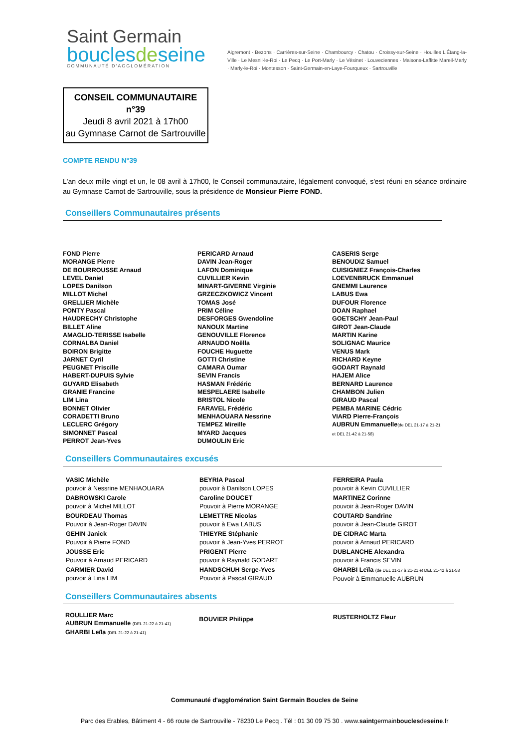Saint Germain
bouclesdeseine
COMMUNAUTÉ D'AGGLOMÉRATION
Aigremont · Bezons · Carrières-sur-Seine · Chambourcy · Chatou · Croissy-sur-Seine · Houilles L'Étang-la-Ville · Le Mesnil-le-Roi · Le Pecq · Le Port-Marly · Le Vésinet · Louveciennes · Maisons-Laffitte Mareil-Marly · Marly-le-Roi · Montesson · Saint-Germain-en-Laye-Fourqueux · Sartrouville
CONSEIL COMMUNAUTAIRE n°39
Jeudi 8 avril 2021 à 17h00
au Gymnase Carnot de Sartrouville
COMPTE RENDU N°39
L'an deux mille vingt et un, le 08 avril à 17h00, le Conseil communautaire, légalement convoqué, s'est réuni en séance ordinaire au Gymnase Carnot de Sartrouville, sous la présidence de Monsieur Pierre FOND.
Conseillers Communautaires présents
FOND Pierre
MORANGE Pierre
DE BOURROUSSE Arnaud
LEVEL Daniel
LOPES Danilson
MILLOT Michel
GRELLIER Michèle
PONTY Pascal
HAUDRECHY Christophe
BILLET Aline
AMAGLIO-TERISSE Isabelle
CORNALBA Daniel
BOIRON Brigitte
JARNET Cyril
PEUGNET Priscille
HABERT-DUPUIS Sylvie
GUYARD Elisabeth
GRANIE Francine
LIM Lina
BONNET Olivier
CORADETTI Bruno
LECLERC Grégory
SIMONNET Pascal
PERROT Jean-Yves
PERICARD Arnaud
DAVIN Jean-Roger
LAFON Dominique
CUVILLIER Kevin
MINART-GIVERNE Virginie
GRZECZKOWICZ Vincent
TOMAS José
PRIM Céline
DESFORGES Gwendoline
NANOUX Martine
GENOUVILLE Florence
ARNAUDO Noëlla
FOUCHE Huguette
GOTTI Christine
CAMARA Oumar
SEVIN Francis
HASMAN Frédéric
MESPELAERE Isabelle
BRISTOL Nicole
FARAVEL Frédéric
MENHAOUARA Nessrine
TEMPEZ Mireille
MYARD Jacques
DUMOULIN Eric
CASERIS Serge
BENOUDIZ Samuel
CUISIGNIEZ François-Charles
LOEVENBRUCK Emmanuel
GNEMMI Laurence
LABUS Ewa
DUFOUR Florence
DOAN Raphael
GOETSCHY Jean-Paul
GIROT Jean-Claude
MARTIN Karine
SOLIGNAC Maurice
VENUS Mark
RICHARD Keyne
GODART Raynald
HAJEM Alice
BERNARD Laurence
CHAMBON Julien
GIRAUD Pascal
PEMBA MARINE Cédric
VIARD Pierre-François
AUBRUN Emmanuelle(de DEL 21-17 à 21-21
et DEL 21-42 à 21-58)
Conseillers Communautaires excusés
VASIC Michèle
pouvoir à Nessrine MENHAOUARA
DABROWSKI Carole
pouvoir à Michel MILLOT
BOURDEAU Thomas
Pouvoir à Jean-Roger DAVIN
GEHIN Janick
Pouvoir à Pierre FOND
JOUSSE Eric
Pouvoir à Arnaud PERICARD
CARMIER David
pouvoir à Lina LIM
BEYRIA Pascal
pouvoir à Danilson LOPES
Caroline DOUCET
Pouvoir à Pierre MORANGE
LEMETTRE Nicolas
pouvoir à Ewa LABUS
THIEYRE Stéphanie
pouvoir à Jean-Yves PERROT
PRIGENT Pierre
pouvoir à Raynald GODART
HANDSCHUH Serge-Yves
Pouvoir à Pascal GIRAUD
FERREIRA Paula
pouvoir à Kevin CUVILLIER
MARTINEZ Corinne
pouvoir à Jean-Roger DAVIN
COUTARD Sandrine
pouvoir à Jean-Claude GIROT
DE CIDRAC Marta
pouvoir à Arnaud PERICARD
DUBLANCHE Alexandra
pouvoir à Francis SEVIN
GHARBI Leïla (de DEL 21-17 à 21-21 et DEL 21-42 à 21-58
Pouvoir à Emmanuelle AUBRUN
Conseillers Communautaires absents
ROULLIER Marc
AUBRUN Emmanuelle (DEL 21-22 à 21-41)
GHARBI Leïla (DEL 21-22 à 21-41)
BOUVIER Philippe
RUSTERHOLTZ Fleur
Communauté d'agglomération Saint Germain Boucles de Seine
Parc des Erables, Bâtiment 4 - 66 route de Sartrouville - 78230 Le Pecq . Tél : 01 30 09 75 30 . www.saintgermainbouclesdeseine.fr